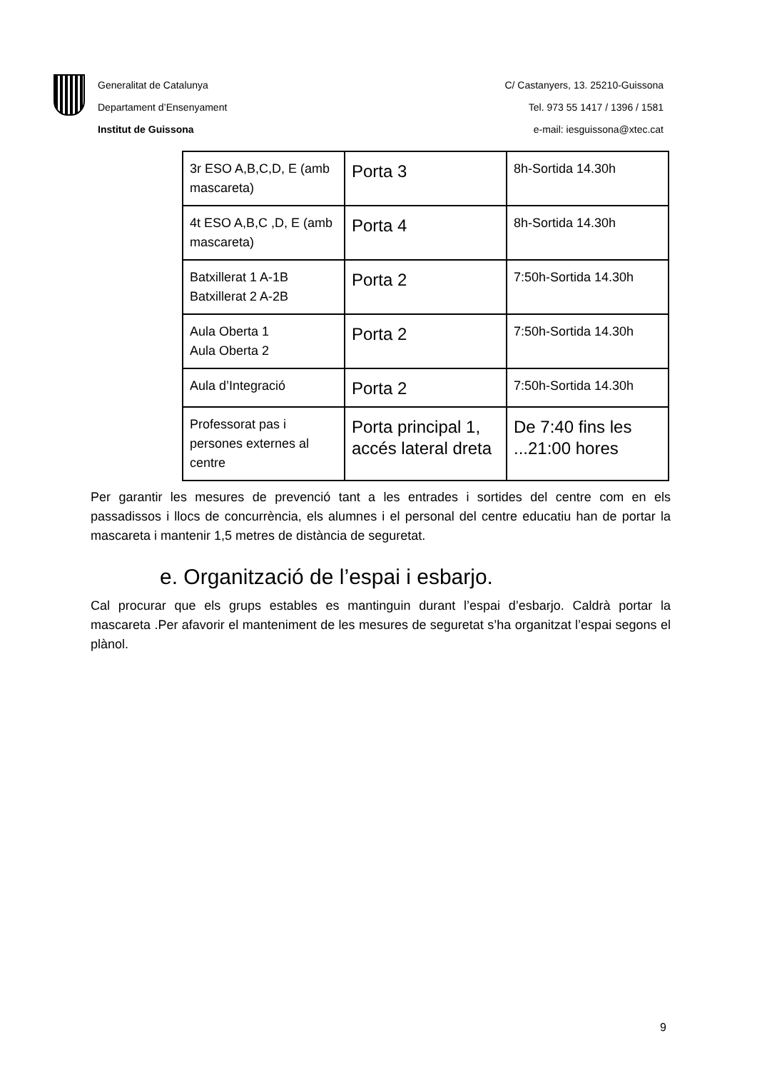Generalitat de Catalunya
Departament d’Ensenyament
Institut de Guissona
C/ Castanyers, 13. 25210-Guissona
Tel. 973 55 1417 / 1396 / 1581
e-mail: iesguissona@xtec.cat
| 3r ESO A,B,C,D, E (amb mascareta) | Porta 3 | 8h-Sortida 14.30h |
| 4t ESO A,B,C ,D, E (amb mascareta) | Porta 4 | 8h-Sortida 14.30h |
| Batxillerat 1 A-1B Batxillerat 2 A-2B | Porta 2 | 7:50h-Sortida 14.30h |
| Aula Oberta 1 Aula Oberta 2 | Porta 2 | 7:50h-Sortida 14.30h |
| Aula d’Integració | Porta 2 | 7:50h-Sortida 14.30h |
| Professorat pas i persones externes al centre | Porta principal 1, accés lateral dreta | De 7:40 fins les ...21:00 hores |
Per garantir les mesures de prevenció tant a les entrades i sortides del centre com en els passadissos i llocs de concurrència, els alumnes i el personal del centre educatiu han de portar la mascareta i mantenir 1,5 metres de distància de seguretat.
e. Organització de l’espai i esbarjo.
Cal procurar que els grups estables es mantinguin durant l’espai d’esbarjo. Caldrà portar la mascareta .Per afavorir el manteniment de les mesures de seguretat s’ha organitzat l’espai segons el plànol.
9